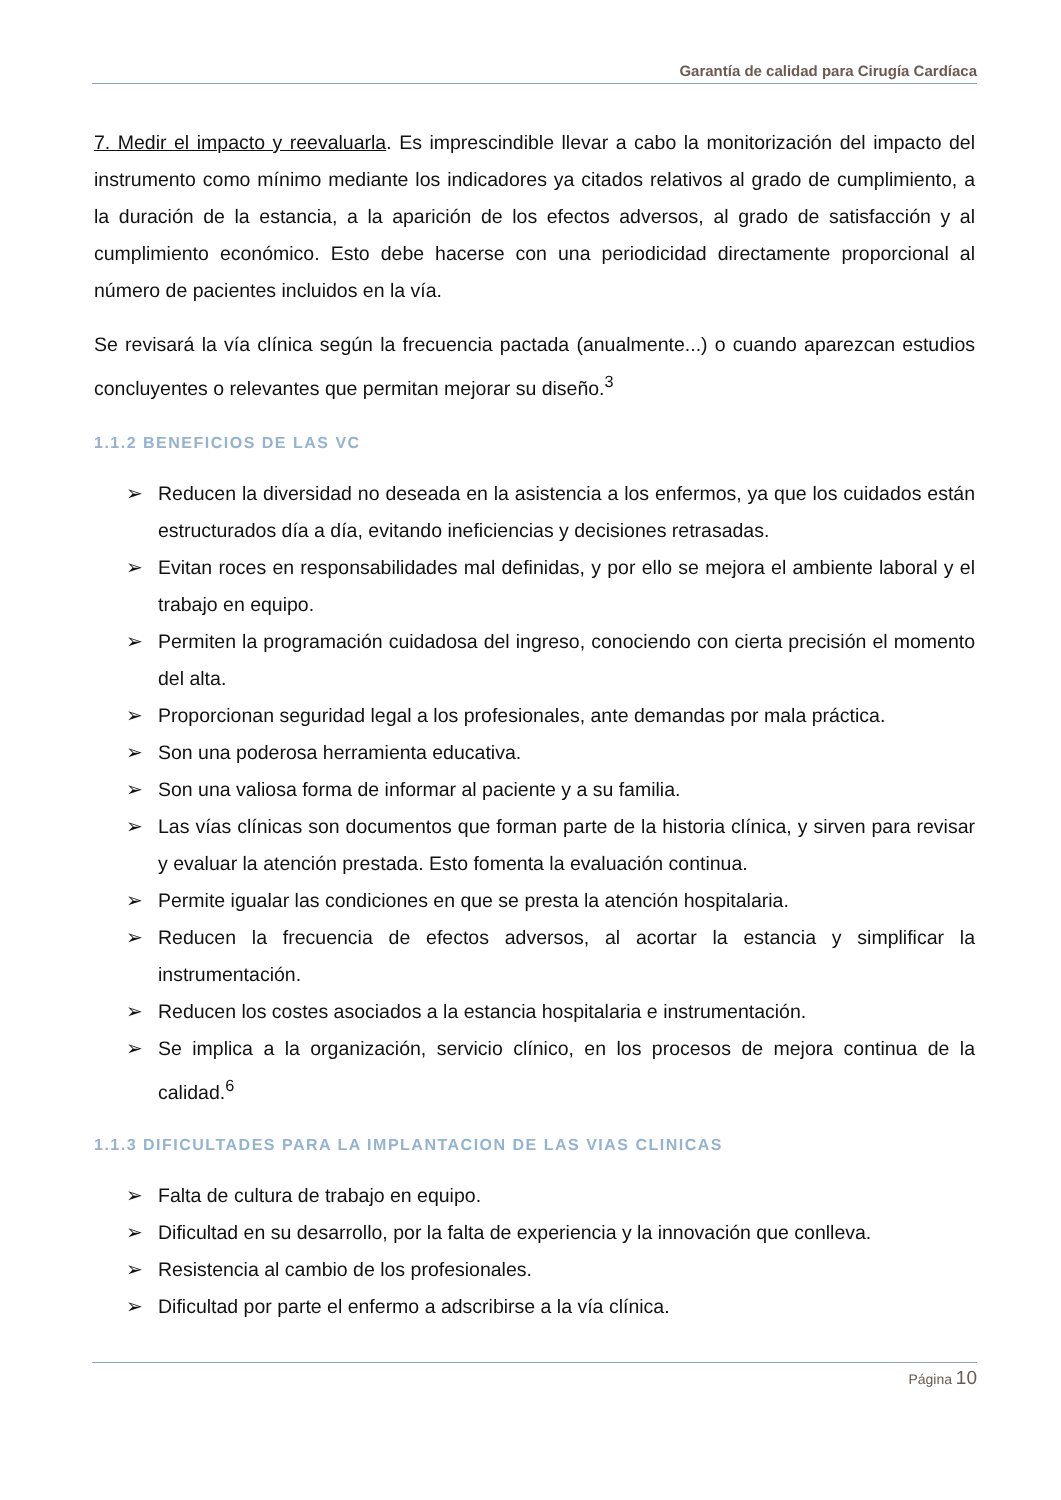Garantía de calidad para Cirugía Cardíaca
7. Medir el impacto y reevaluarla. Es imprescindible llevar a cabo la monitorización del impacto del instrumento como mínimo mediante los indicadores ya citados relativos al grado de cumplimiento, a la duración de la estancia, a la aparición de los efectos adversos, al grado de satisfacción y al cumplimiento económico. Esto debe hacerse con una periodicidad directamente proporcional al número de pacientes incluidos en la vía.
Se revisará la vía clínica según la frecuencia pactada (anualmente...) o cuando aparezcan estudios concluyentes o relevantes que permitan mejorar su diseño.<sup>3</sup>
1.1.2 BENEFICIOS DE LAS VC
➢ Reducen la diversidad no deseada en la asistencia a los enfermos, ya que los cuidados están estructurados día a día, evitando ineficiencias y decisiones retrasadas.
➢ Evitan roces en responsabilidades mal definidas, y por ello se mejora el ambiente laboral y el trabajo en equipo.
➢ Permiten la programación cuidadosa del ingreso, conociendo con cierta precisión el momento del alta.
➢ Proporcionan seguridad legal a los profesionales, ante demandas por mala práctica.
➢ Son una poderosa herramienta educativa.
➢ Son una valiosa forma de informar al paciente y a su familia.
➢ Las vías clínicas son documentos que forman parte de la historia clínica, y sirven para revisar y evaluar la atención prestada. Esto fomenta la evaluación continua.
➢ Permite igualar las condiciones en que se presta la atención hospitalaria.
➢ Reducen la frecuencia de efectos adversos, al acortar la estancia y simplificar la instrumentación.
➢ Reducen los costes asociados a la estancia hospitalaria e instrumentación.
➢ Se implica a la organización, servicio clínico, en los procesos de mejora continua de la calidad.<sup>6</sup>
1.1.3 DIFICULTADES PARA LA IMPLANTACION DE LAS VIAS CLINICAS
➢ Falta de cultura de trabajo en equipo.
➢ Dificultad en su desarrollo, por la falta de experiencia y la innovación que conlleva.
➢ Resistencia al cambio de los profesionales.
➢ Dificultad por parte el enfermo a adscribirse a la vía clínica.
Página 10